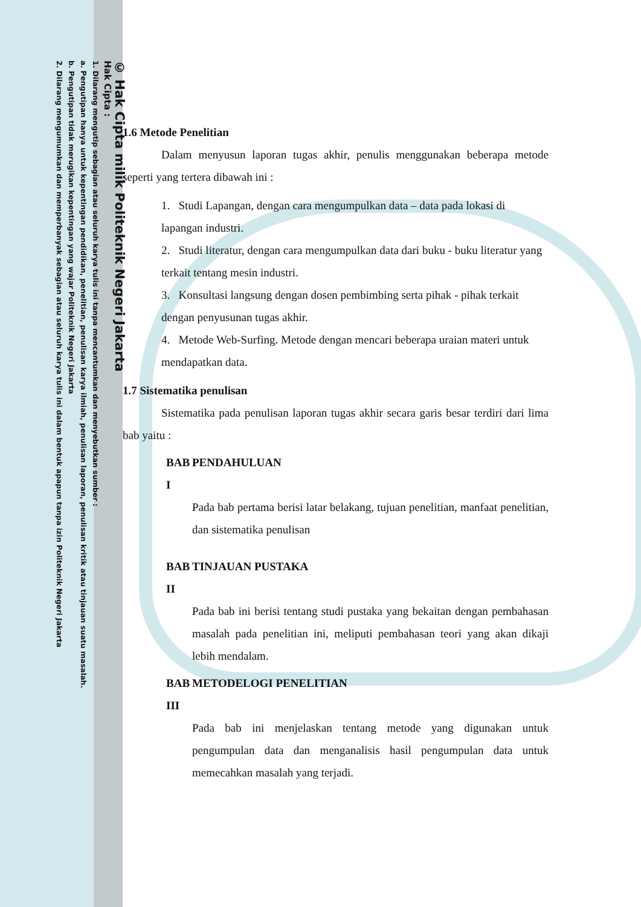© Hak Cipta milik Politeknik Negeri Jakarta
Hak Cipta :
1. Dilarang mengutip sebagian atau seluruh karya tulis ini tanpa mencantumkan dan menyebutkan sumber :
a. Pengutipan hanya untuk kepentingan pendidikan, penelitian, penulisan karya ilmiah, penulisan laporan, penulisan kritik atau tinjauan suatu masalah.
b. Pengutipan tidak merugikan kepentingan yang wajar Politeknik Negeri Jakarta
2. Dilarang mengumumkan dan memperbanyak sebagian atau seluruh karya tulis ini dalam bentuk apapun tanpa izin Politeknik Negeri Jakarta
1.6 Metode Penelitian
Dalam menyusun laporan tugas akhir, penulis menggunakan beberapa metode seperti yang tertera dibawah ini :
1. Studi Lapangan, dengan cara mengumpulkan data – data pada lokasi di lapangan industri.
2. Studi literatur, dengan cara mengumpulkan data dari buku - buku literatur yang terkait tentang mesin industri.
3. Konsultasi langsung dengan dosen pembimbing serta pihak - pihak terkait dengan penyusunan tugas akhir.
4. Metode Web-Surfing. Metode dengan mencari beberapa uraian materi untuk mendapatkan data.
1.7 Sistematika penulisan
Sistematika pada penulisan laporan tugas akhir secara garis besar terdiri dari lima bab yaitu :
BAB I PENDAHULUAN
Pada bab pertama berisi latar belakang, tujuan penelitian, manfaat penelitian, dan sistematika penulisan
BAB II TINJAUAN PUSTAKA
Pada bab ini berisi tentang studi pustaka yang bekaitan dengan pembahasan masalah pada penelitian ini, meliputi pembahasan teori yang akan dikaji lebih mendalam.
BAB III METODELOGI PENELITIAN
Pada bab ini menjelaskan tentang metode yang digunakan untuk pengumpulan data dan menganalisis hasil pengumpulan data untuk memecahkan masalah yang terjadi.